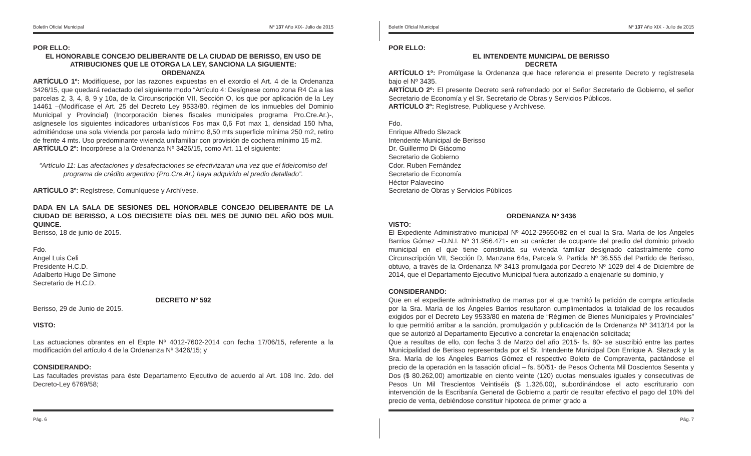Boletín Oficial Municipal Nº 137 Año XIX- Julio de 2015
POR ELLO:
EL HONORABLE CONCEJO DELIBERANTE DE LA CIUDAD DE BERISSO, EN USO DE ATRIBUCIONES QUE LE OTORGA LA LEY, SANCIONA LA SIGUIENTE:
ORDENANZA
ARTÍCULO 1º: Modifíquese, por las razones expuestas en el exordio el Art. 4 de la Ordenanza 3426/15, que quedará redactado del siguiente modo “Artículo 4: Desígnese como zona R4 Ca a las parcelas 2, 3, 4, 8, 9 y 10a, de la Circunscripción VII, Sección O, los que por aplicación de la Ley 14461 –(Modifícase el Art. 25 del Decreto Ley 9533/80, régimen de los inmuebles del Dominio Municipal y Provincial) (Incorporación bienes fiscales municipales programa Pro.Cre.Ar.)-, asígnesele los siguientes indicadores urbanísticos Fos max 0,6 Fot max 1, densidad 150 h/ha, admitiéndose una sola vivienda por parcela lado mínimo 8,50 mts superficie mínima 250 m2, retiro de frente 4 mts. Uso predominante vivienda unifamiliar con provisión de cochera mínimo 15 m2.
ARTÍCULO 2º: Incorpórese a la Ordenanza Nº 3426/15, como Art. 11 el siguiente:
“Artículo 11: Las afectaciones y desafectaciones se efectivizaran una vez que el fideicomiso del programa de crédito argentino (Pro.Cre.Ar.) haya adquirido el predio detallado”.
ARTÍCULO 3º: Regístrese, Comuníquese y Archívese.
DADA EN LA SALA DE SESIONES DEL HONORABLE CONCEJO DELIBERANTE DE LA CIUDAD DE BERISSO, A LOS DIECISIETE DÍAS DEL MES DE JUNIO DEL AÑO DOS MUIL QUINCE.
Berisso, 18 de junio de 2015.
Fdo.
Angel Luis Celi
Presidente H.C.D.
Adalberto Hugo De Simone
Secretario de H.C.D.
DECRETO Nº 592
Berisso, 29 de Junio de 2015.
VISTO:
Las actuaciones obrantes en el Expte Nº 4012-7602-2014 con fecha 17/06/15, referente a la modificación del artículo 4 de la Ordenanza Nº 3426/15; y
CONSIDERANDO:
Las facultades previstas para éste Departamento Ejecutivo de acuerdo al Art. 108 Inc. 2do. del Decreto-Ley 6769/58;
Pág. 6
Boletín Oficial Municipal Nº 137 Año XIX - Julio de 2015
POR ELLO:
EL INTENDENTE MUNICIPAL DE BERISSO
DECRETA
ARTÍCULO 1º: Promúlgase la Ordenanza que hace referencia el presente Decreto y regístresela bajo el Nº 3435.
ARTÍCULO 2º: El presente Decreto será refrendado por el Señor Secretario de Gobierno, el señor Secretario de Economía y el Sr. Secretario de Obras y Servicios Públicos.
ARTÍCULO 3º: Regístrese, Publíquese y Archívese.
Fdo.
Enrique Alfredo Slezack
Intendente Municipal de Berisso
Dr. Guillermo Di Giácomo
Secretario de Gobierno
Cdor. Ruben Fernández
Secretario de Economía
Héctor Palavecino
Secretario de Obras y Servicios Públicos
ORDENANZA Nº 3436
VISTO:
El Expediente Administrativo municipal Nº 4012-29650/82 en el cual la Sra. María de los Ángeles Barrios Gómez –D.N.I. Nº 31.956.471- en su carácter de ocupante del predio del dominio privado municipal en el que tiene construida su vivienda familiar designado catastralmente como Circunscripción VII, Sección D, Manzana 64a, Parcela 9, Partida Nº 36.555 del Partido de Berisso, obtuvo, a través de la Ordenanza Nº 3413 promulgada por Decreto Nº 1029 del 4 de Diciembre de 2014, que el Departamento Ejecutivo Municipal fuera autorizado a enajenarle su dominio, y
CONSIDERANDO:
Que en el expediente administrativo de marras por el que tramitó la petición de compra articulada por la Sra. María de los Ángeles Barrios resultaron cumplimentados la totalidad de los recaudos exigidos por el Decreto Ley 9533/80 en materia de “Régimen de Bienes Municipales y Provinciales” lo que permitió arribar a la sanción, promulgación y publicación de la Ordenanza Nº 3413/14 por la que se autorizó al Departamento Ejecutivo a concretar la enajenación solicitada;
Que a resultas de ello, con fecha 3 de Marzo del año 2015- fs. 80- se suscribió entre las partes Municipalidad de Berisso representada por el Sr. Intendente Municipal Don Enrique A. Slezack y la Sra. María de los Ángeles Barrios Gómez el respectivo Boleto de Compraventa, pactándose el precio de la operación en la tasación oficial – fs. 50/51- de Pesos Ochenta Mil Doscientos Sesenta y Dos ($ 80.262,00) amortizable en ciento veinte (120) cuotas mensuales iguales y consecutivas de Pesos Un Mil Trescientos Veintiséis ($ 1.326,00), subordinándose el acto escriturario con intervención de la Escribanía General de Gobierno a partir de resultar efectivo el pago del 10% del precio de venta, debiéndose constituir hipoteca de primer grado a
Pág. 7